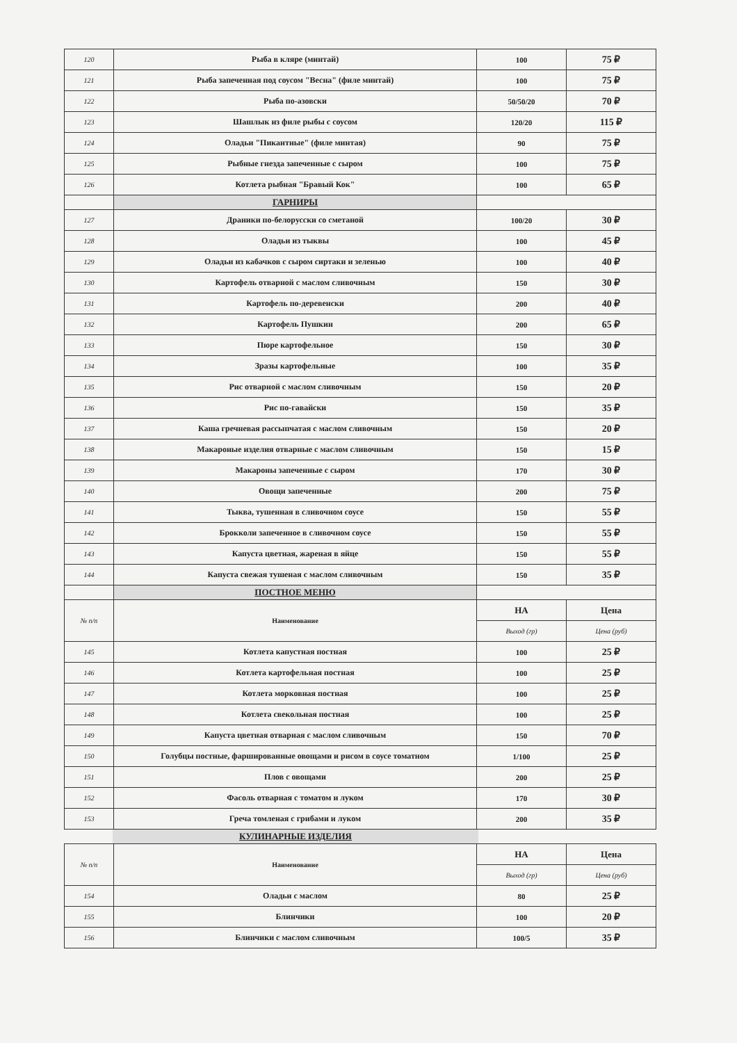| 120 | Рыба в кляре (минтай) | 100 | 75 ₽ |
| 121 | Рыба запеченная под соусом "Весна" (филе минтай) | 100 | 75 ₽ |
| 122 | Рыба по-азовски | 50/50/20 | 70 ₽ |
| 123 | Шашлык из филе рыбы с соусом | 120/20 | 115 ₽ |
| 124 | Оладьи "Пикантные" (филе минтая) | 90 | 75 ₽ |
| 125 | Рыбные гнезда запеченные с сыром | 100 | 75 ₽ |
| 126 | Котлета рыбная "Бравый Кок" | 100 | 65 ₽ |
| | ГАРНИРЫ | | |
| 127 | Драники по-белорусски со сметаной | 100/20 | 30 ₽ |
| 128 | Оладьи из тыквы | 100 | 45 ₽ |
| 129 | Оладьи из кабачков с сыром сиртаки и зеленью | 100 | 40 ₽ |
| 130 | Картофель отварной с маслом сливочным | 150 | 30 ₽ |
| 131 | Картофель по-деревенски | 200 | 40 ₽ |
| 132 | Картофель Пушкин | 200 | 65 ₽ |
| 133 | Пюре картофельное | 150 | 30 ₽ |
| 134 | Зразы картофельные | 100 | 35 ₽ |
| 135 | Рис отварной с маслом сливочным | 150 | 20 ₽ |
| 136 | Рис по-гавайски | 150 | 35 ₽ |
| 137 | Каша гречневая рассыпчатая с маслом сливочным | 150 | 20 ₽ |
| 138 | Макароные изделия отварные с маслом сливочным | 150 | 15 ₽ |
| 139 | Макароны запеченные с сыром | 170 | 30 ₽ |
| 140 | Овощи запеченные | 200 | 75 ₽ |
| 141 | Тыква, тушенная в сливочном соусе | 150 | 55 ₽ |
| 142 | Брокколи запеченное в сливочном соусе | 150 | 55 ₽ |
| 143 | Капуста цветная, жареная в яйце | 150 | 55 ₽ |
| 144 | Капуста свежая тушеная с маслом сливочным | 150 | 35 ₽ |
| | ПОСТНОЕ МЕНЮ | | |
| № п/п | Наименование | НА | Цена |
| | | Выход (гр) | Цена (руб) |
| 145 | Котлета капустная постная | 100 | 25 ₽ |
| 146 | Котлета картофельная постная | 100 | 25 ₽ |
| 147 | Котлета морковная постная | 100 | 25 ₽ |
| 148 | Котлета свекольная постная | 100 | 25 ₽ |
| 149 | Капуста цветная отварная с маслом сливочным | 150 | 70 ₽ |
| 150 | Голубцы постные, фаршированные овощами и рисом в соусе томатном | 1/100 | 25 ₽ |
| 151 | Плов с овощами | 200 | 25 ₽ |
| 152 | Фасоль отварная с томатом и луком | 170 | 30 ₽ |
| 153 | Греча томленая с грибами и луком | 200 | 35 ₽ |
| | КУЛИНАРНЫЕ ИЗДЕЛИЯ | |
| № п/п | Наименование | НА | Цена |
| | | Выход (гр) | Цена (руб) |
| 154 | Оладьи с маслом | 80 | 25 ₽ |
| 155 | Блинчики | 100 | 20 ₽ |
| 156 | Блинчики с маслом сливочным | 100/5 | 35 ₽ |